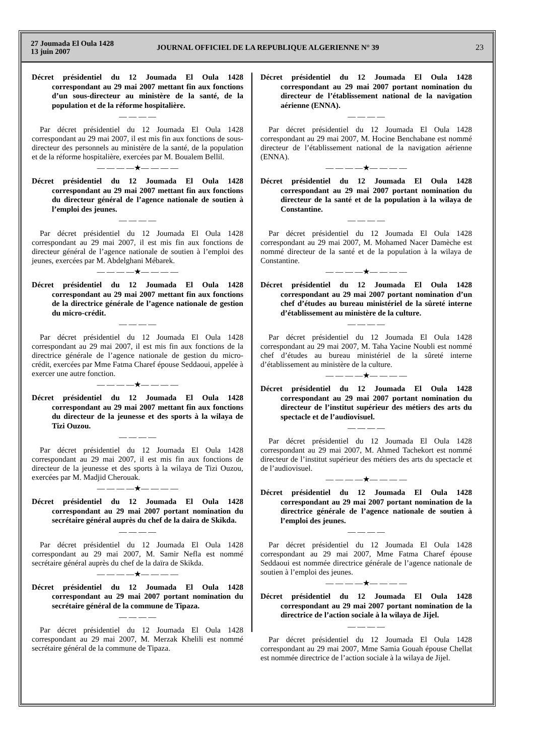27 Joumada El Oula 1428
13 juin 2007
JOURNAL OFFICIEL DE LA REPUBLIQUE ALGERIENNE N° 39
23
Décret présidentiel du 12 Joumada El Oula 1428 correspondant au 29 mai 2007 mettant fin aux fonctions d’un sous-directeur au ministère de la santé, de la population et de la réforme hospitalière.
— — — —
Par décret présidentiel du 12 Joumada El Oula 1428 correspondant au 29 mai 2007, il est mis fin aux fonctions de sous-directeur des personnels au ministère de la santé, de la population et de la réforme hospitalière, exercées par M. Boualem Bellil.
— — — —★— — — —
Décret présidentiel du 12 Joumada El Oula 1428 correspondant au 29 mai 2007 mettant fin aux fonctions du directeur général de l’agence nationale de soutien à l’emploi des jeunes.
— — — —
Par décret présidentiel du 12 Joumada El Oula 1428 correspondant au 29 mai 2007, il est mis fin aux fonctions de directeur général de l’agence nationale de soutien à l’emploi des jeunes, exercées par M. Abdelghani Mébarek.
— — — —★— — — —
Décret présidentiel du 12 Joumada El Oula 1428 correspondant au 29 mai 2007 mettant fin aux fonctions de la directrice générale de l’agence nationale de gestion du micro-crédit.
— — — —
Par décret présidentiel du 12 Joumada El Oula 1428 correspondant au 29 mai 2007, il est mis fin aux fonctions de la directrice générale de l’agence nationale de gestion du micro-crédit, exercées par Mme Fatma Charef épouse Seddaoui, appelée à exercer une autre fonction.
— — — —★— — — —
Décret présidentiel du 12 Joumada El Oula 1428 correspondant au 29 mai 2007 mettant fin aux fonctions du directeur de la jeunesse et des sports à la wilaya de Tizi Ouzou.
— — — —
Par décret présidentiel du 12 Joumada El Oula 1428 correspondant au 29 mai 2007, il est mis fin aux fonctions de directeur de la jeunesse et des sports à la wilaya de Tizi Ouzou, exercées par M. Madjid Cherouak.
— — — —★— — — —
Décret présidentiel du 12 Joumada El Oula 1428 correspondant au 29 mai 2007 portant nomination du secrétaire général auprès du chef de la daïra de Skikda.
— — — —
Par décret présidentiel du 12 Joumada El Oula 1428 correspondant au 29 mai 2007, M. Samir Nefla est nommé secrétaire général auprès du chef de la daïra de Skikda.
— — — —★— — — —
Décret présidentiel du 12 Joumada El Oula 1428 correspondant au 29 mai 2007 portant nomination du secrétaire général de la commune de Tipaza.
— — — —
Par décret présidentiel du 12 Joumada El Oula 1428 correspondant au 29 mai 2007, M. Merzak Khelili est nommé secrétaire général de la commune de Tipaza.
Décret présidentiel du 12 Joumada El Oula 1428 correspondant au 29 mai 2007 portant nomination du directeur de l’établissement national de la navigation aérienne (ENNA).
— — — —
Par décret présidentiel du 12 Joumada El Oula 1428 correspondant au 29 mai 2007, M. Hocine Benchabane est nommé directeur de l’établissement national de la navigation aérienne (ENNA).
— — — —★— — — —
Décret présidentiel du 12 Joumada El Oula 1428 correspondant au 29 mai 2007 portant nomination du directeur de la santé et de la population à la wilaya de Constantine.
— — — —
Par décret présidentiel du 12 Joumada El Oula 1428 correspondant au 29 mai 2007, M. Mohamed Nacer Damèche est nommé directeur de la santé et de la population à la wilaya de Constantine.
— — — —★— — — —
Décret présidentiel du 12 Joumada El Oula 1428 correspondant au 29 mai 2007 portant nomination d’un chef d’études au bureau ministériel de la sûreté interne d’établissement au ministère de la culture.
— — — —
Par décret présidentiel du 12 Joumada El Oula 1428 correspondant au 29 mai 2007, M. Taha Yacine Noubli est nommé chef d’études au bureau ministériel de la sûreté interne d’établissement au ministère de la culture.
— — — —★— — — —
Décret présidentiel du 12 Joumada El Oula 1428 correspondant au 29 mai 2007 portant nomination du directeur de l’institut supérieur des métiers des arts du spectacle et de l’audiovisuel.
— — — —
Par décret présidentiel du 12 Joumada El Oula 1428 correspondant au 29 mai 2007, M. Ahmed Tachekort est nommé directeur de l’institut supérieur des métiers des arts du spectacle et de l’audiovisuel.
— — — —★— — — —
Décret présidentiel du 12 Joumada El Oula 1428 correspondant au 29 mai 2007 portant nomination de la directrice générale de l’agence nationale de soutien à l’emploi des jeunes.
— — — —
Par décret présidentiel du 12 Joumada El Oula 1428 correspondant au 29 mai 2007, Mme Fatma Charef épouse Seddaoui est nommée directrice générale de l’agence nationale de soutien à l’emploi des jeunes.
— — — —★— — — —
Décret présidentiel du 12 Joumada El Oula 1428 correspondant au 29 mai 2007 portant nomination de la directrice de l’action sociale à la wilaya de Jijel.
— — — —
Par décret présidentiel du 12 Joumada El Oula 1428 correspondant au 29 mai 2007, Mme Samia Gouah épouse Chellat est nommée directrice de l’action sociale à la wilaya de Jijel.